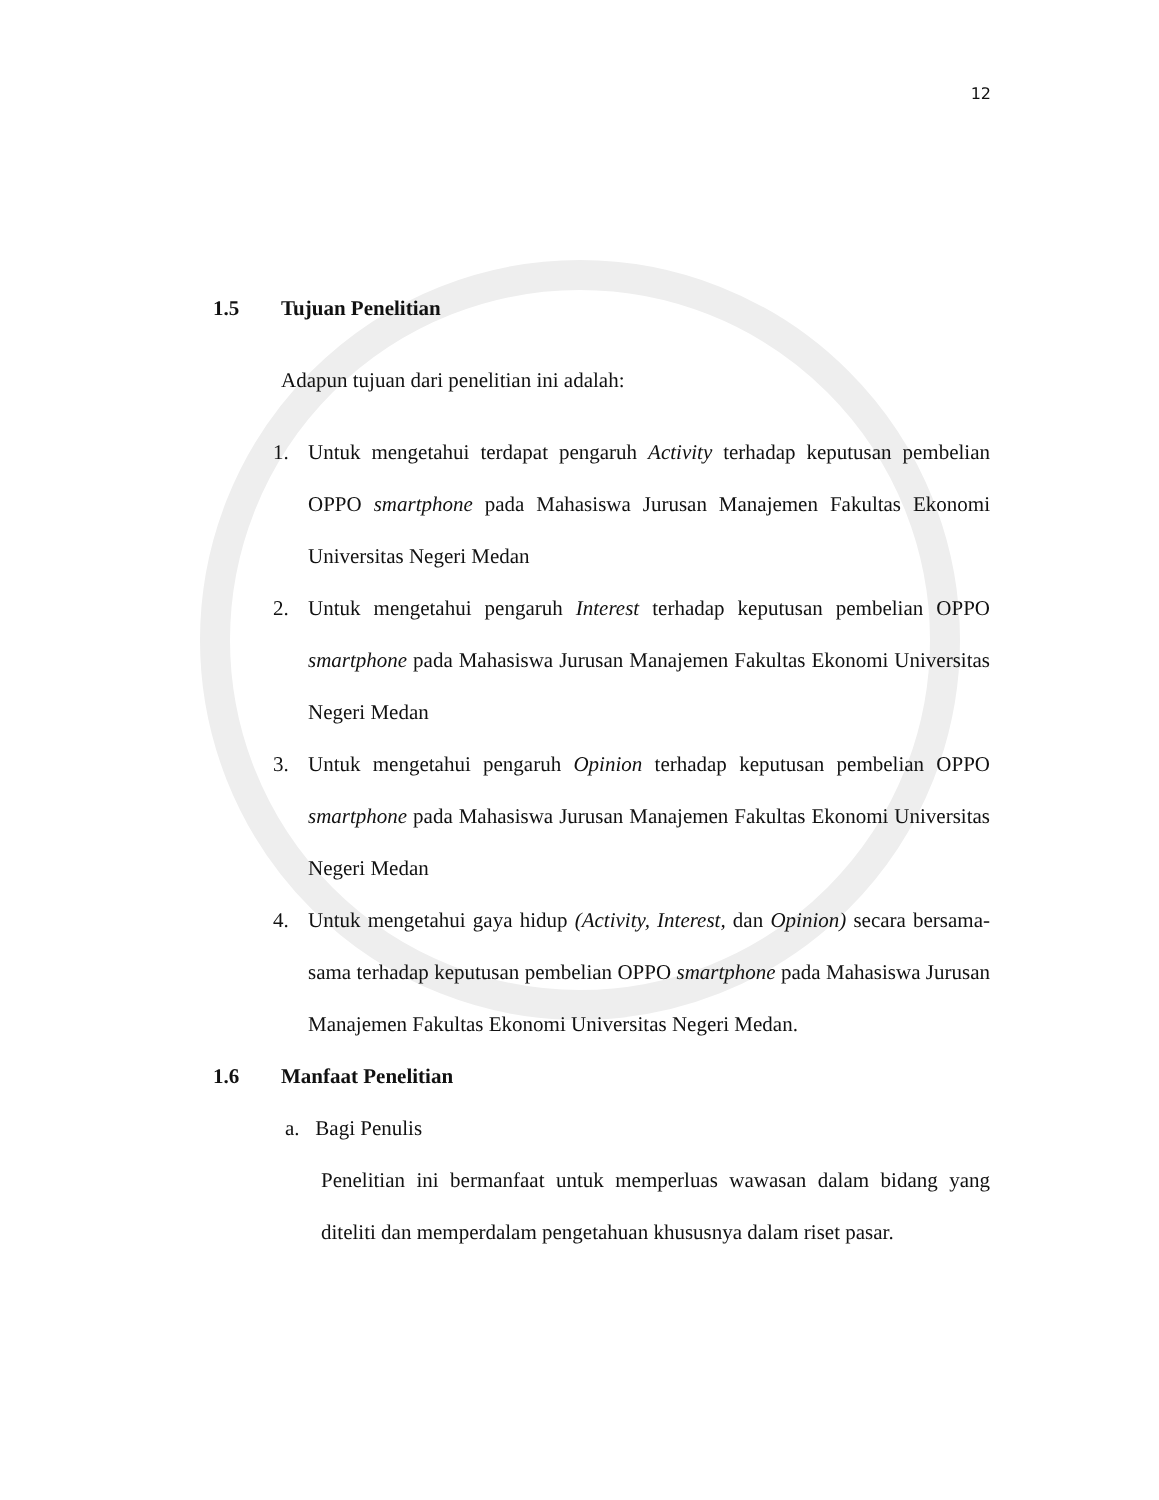12
1.5 Tujuan Penelitian
Adapun tujuan dari penelitian ini adalah:
1. Untuk mengetahui terdapat pengaruh Activity terhadap keputusan pembelian OPPO smartphone pada Mahasiswa Jurusan Manajemen Fakultas Ekonomi Universitas Negeri Medan
2. Untuk mengetahui pengaruh Interest terhadap keputusan pembelian OPPO smartphone pada Mahasiswa Jurusan Manajemen Fakultas Ekonomi Universitas Negeri Medan
3. Untuk mengetahui pengaruh Opinion terhadap keputusan pembelian OPPO smartphone pada Mahasiswa Jurusan Manajemen Fakultas Ekonomi Universitas Negeri Medan
4. Untuk mengetahui gaya hidup (Activity, Interest, dan Opinion) secara bersama-sama terhadap keputusan pembelian OPPO smartphone pada Mahasiswa Jurusan Manajemen Fakultas Ekonomi Universitas Negeri Medan.
1.6 Manfaat Penelitian
a. Bagi Penulis
Penelitian ini bermanfaat untuk memperluas wawasan dalam bidang yang diteliti dan memperdalam pengetahuan khususnya dalam riset pasar.